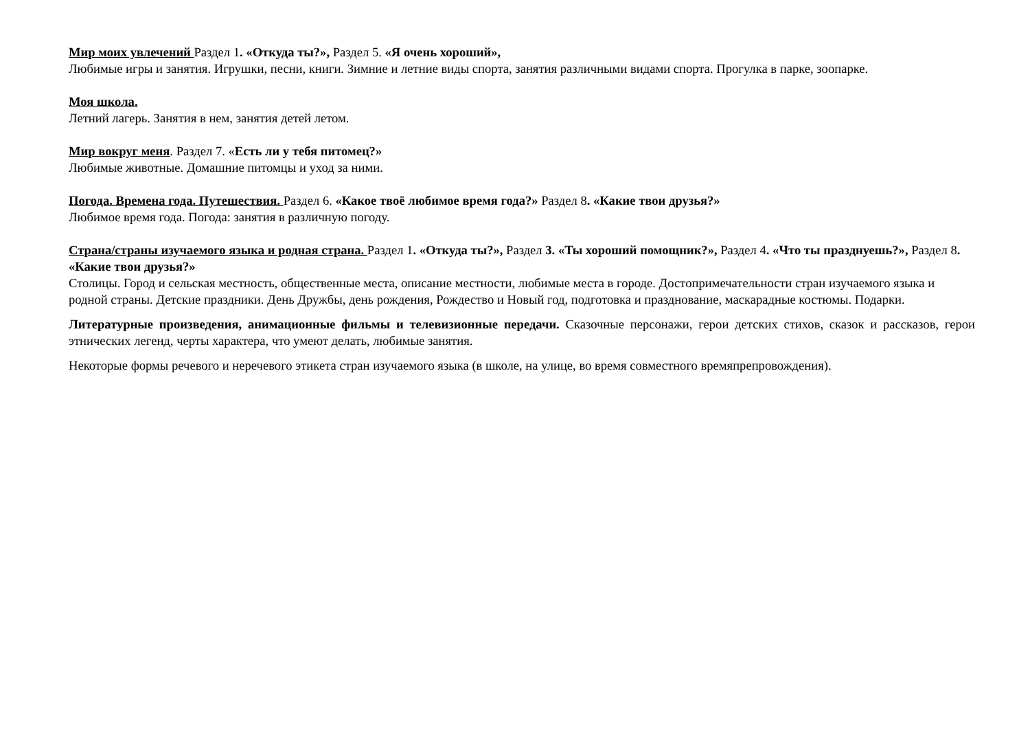Мир моих увлечений Раздел 1. «Откуда ты?», Раздел 5. «Я очень хороший»,
Любимые игры и занятия. Игрушки, песни, книги. Зимние и летние виды спорта, занятия различными видами спорта. Прогулка в парке, зоопарке.
Моя школа.
Летний лагерь. Занятия в нем, занятия детей летом.
Мир вокруг меня. Раздел 7. «Есть ли у тебя питомец?»
Любимые животные. Домашние питомцы и уход за ними.
Погода. Времена года. Путешествия. Раздел 6. «Какое твоё любимое время года?» Раздел 8. «Какие твои друзья?»
Любимое время года. Погода: занятия в различную погоду.
Страна/страны изучаемого языка и родная страна. Раздел 1. «Откуда ты?», Раздел 3. «Ты хороший помощник?», Раздел 4. «Что ты празднуешь?», Раздел 8. «Какие твои друзья?»
Столицы. Город и сельская местность, общественные места, описание местности, любимые места в городе. Достопримечательности стран изучаемого языка и родной страны. Детские праздники. День Дружбы, день рождения, Рождество и Новый год, подготовка и празднование, маскарадные костюмы. Подарки.
Литературные произведения, анимационные фильмы и телевизионные передачи. Сказочные персонажи, герои детских стихов, сказок и рассказов, герои этнических легенд, черты характера, что умеют делать, любимые занятия.
Некоторые формы речевого и неречевого этикета стран изучаемого языка (в школе, на улице, во время совместного времяпрепровождения).